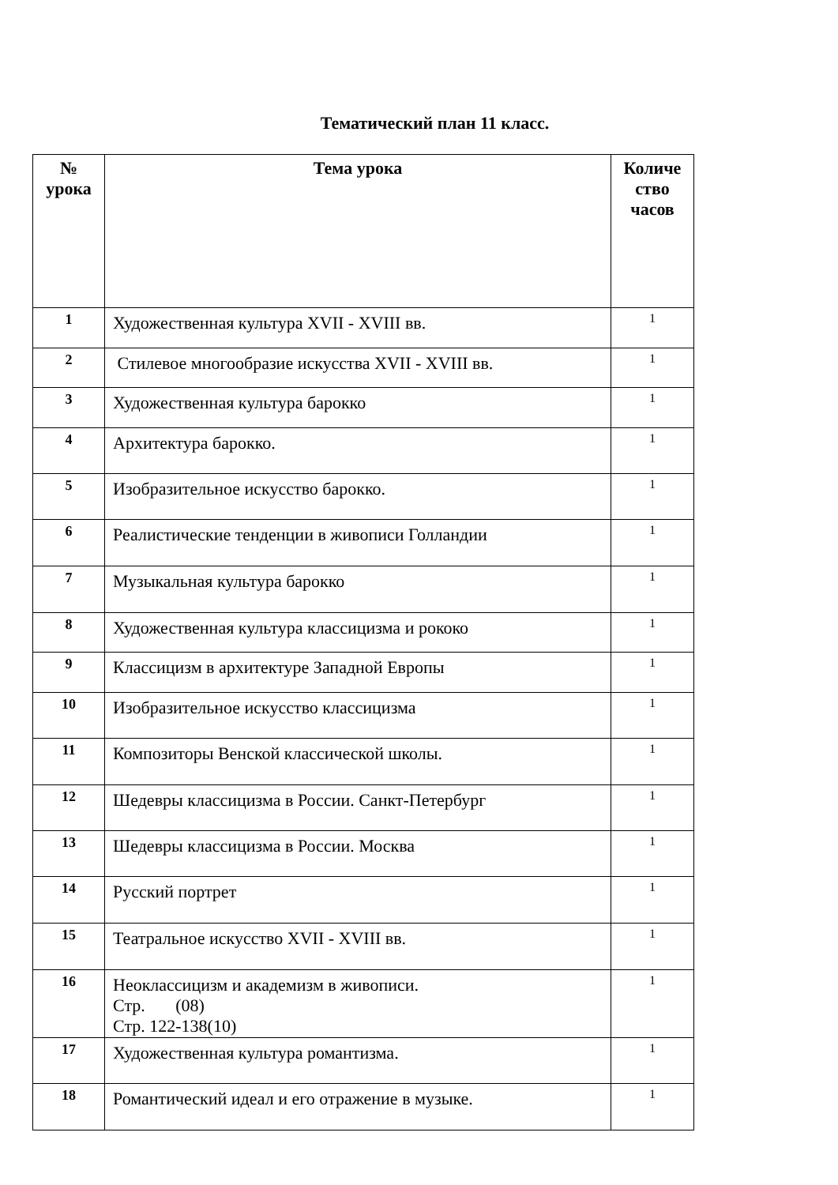Тематический план 11 класс.
| № урока | Тема урока | Количе ство часов |
| --- | --- | --- |
| 1 | Художественная культура XVII - XVIII вв. | 1 |
| 2 | Стилевое многообразие искусства XVII - XVIII вв. | 1 |
| 3 | Художественная культура барокко | 1 |
| 4 | Архитектура барокко. | 1 |
| 5 | Изобразительное искусство барокко. | 1 |
| 6 | Реалистические тенденции в живописи Голландии | 1 |
| 7 | Музыкальная культура барокко | 1 |
| 8 | Художественная культура классицизма и рококо | 1 |
| 9 | Классицизм в архитектуре Западной Европы | 1 |
| 10 | Изобразительное искусство классицизма | 1 |
| 11 | Композиторы Венской классической школы. | 1 |
| 12 | Шедевры классицизма в России. Санкт-Петербург | 1 |
| 13 | Шедевры классицизма в России. Москва | 1 |
| 14 | Русский портрет | 1 |
| 15 | Театральное искусство XVII - XVIII вв. | 1 |
| 16 | Неоклассицизм и академизм в живописи. Стр. (08) Стр. 122-138(10) | 1 |
| 17 | Художественная культура романтизма. | 1 |
| 18 | Романтический идеал и его отражение в музыке. | 1 |